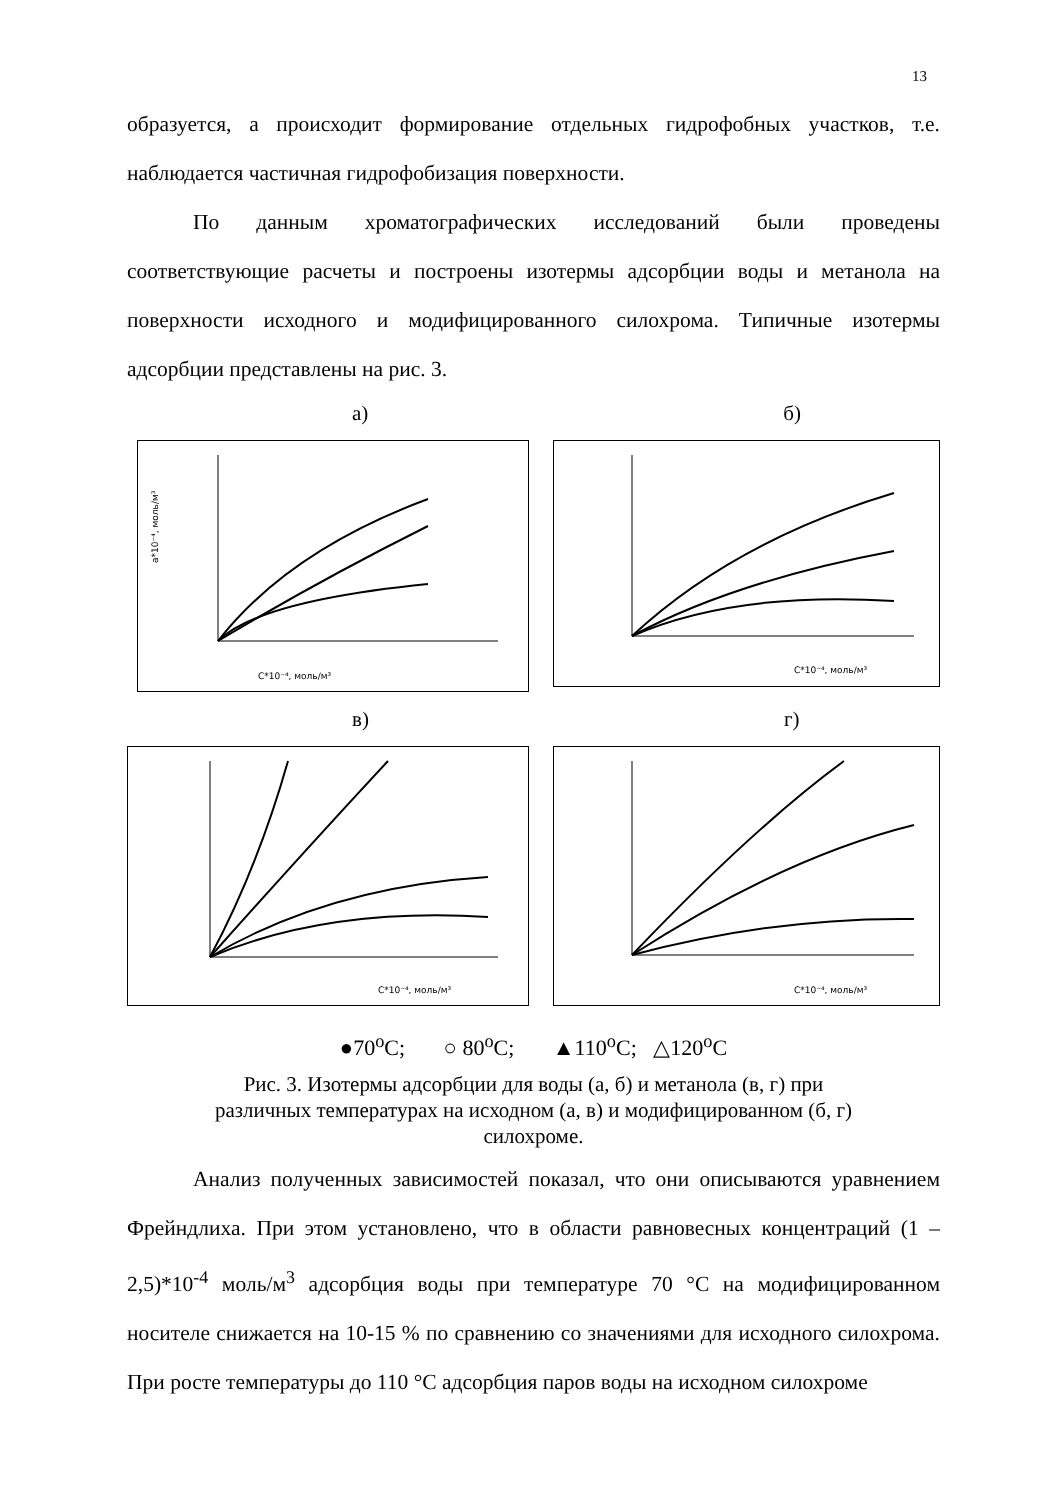13
образуется, а происходит формирование отдельных гидрофобных участков, т.е. наблюдается частичная гидрофобизация поверхности.
По данным хроматографических исследований были проведены соответствующие расчеты и построены изотермы адсорбции воды и метанола на поверхности исходного и модифицированного силохрома. Типичные изотермы адсорбции представлены на рис. 3.
а) б)
C*10⁻⁴, моль/м³
a*10⁻⁴, моль/м³
C*10⁻⁴, моль/м³
в) г)
C*10⁻⁴, моль/м³
C*10⁻⁴, моль/м³
●70<sup>o</sup>C; ○ 80<sup>o</sup>C; ▲110<sup>o</sup>C; △120<sup>o</sup>C
Рис. 3. Изотермы адсорбции для воды (а, б) и метанола (в, г) при
различных температурах на исходном (а, в) и модифицированном (б, г)
силохроме.
Анализ полученных зависимостей показал, что они описываются уравнением Фрейндлиха. При этом установлено, что в области равновесных концентраций (1 – 2,5)*10<sup>-4</sup> моль/м<sup>3</sup> адсорбция воды при температуре 70 °С на модифицированном носителе снижается на 10-15 % по сравнению со значениями для исходного силохрома. При росте температуры до 110 °С адсорбция паров воды на исходном силохроме